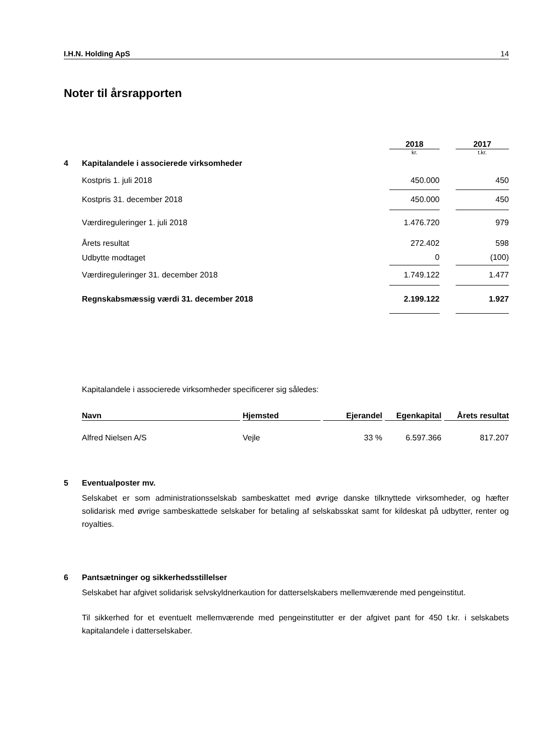I.H.N. Holding ApS 14
Noter til årsrapporten
| | | 2018 | | 2017 |
| | | kr. | | t.kr. |
| 4 | Kapitalandele i associerede virksomheder | | | |
| | Kostpris 1. juli 2018 | 450.000 | | 450 |
| | Kostpris 31. december 2018 | 450.000 | | 450 |
| | Værdireguleringer 1. juli 2018 | 1.476.720 | | 979 |
| | Årets resultat | 272.402 | | 598 |
| | Udbytte modtaget | 0 | | (100) |
| | Værdireguleringer 31. december 2018 | 1.749.122 | | 1.477 |
| | Regnskabsmæssig værdi 31. december 2018 | 2.199.122 | | 1.927 |
Kapitalandele i associerede virksomheder specificerer sig således:
| Navn | | Hjemsted | | Ejerandel | | Egenkapital | | Årets resultat |
| Alfred Nielsen A/S | | Vejle | | 33 % | | 6.597.366 | | 817.207 |
5 Eventualposter mv.
Selskabet er som administrationsselskab sambeskattet med øvrige danske tilknyttede virksomheder, og hæfter solidarisk med øvrige sambeskattede selskaber for betaling af selskabsskat samt for kildeskat på udbytter, renter og royalties.
6 Pantsætninger og sikkerhedsstillelser
Selskabet har afgivet solidarisk selvskyldnerkaution for datterselskabers mellemværende med pengeinstitut.
Til sikkerhed for et eventuelt mellemværende med pengeinstitutter er der afgivet pant for 450 t.kr. i selskabets kapitalandele i datterselskaber.